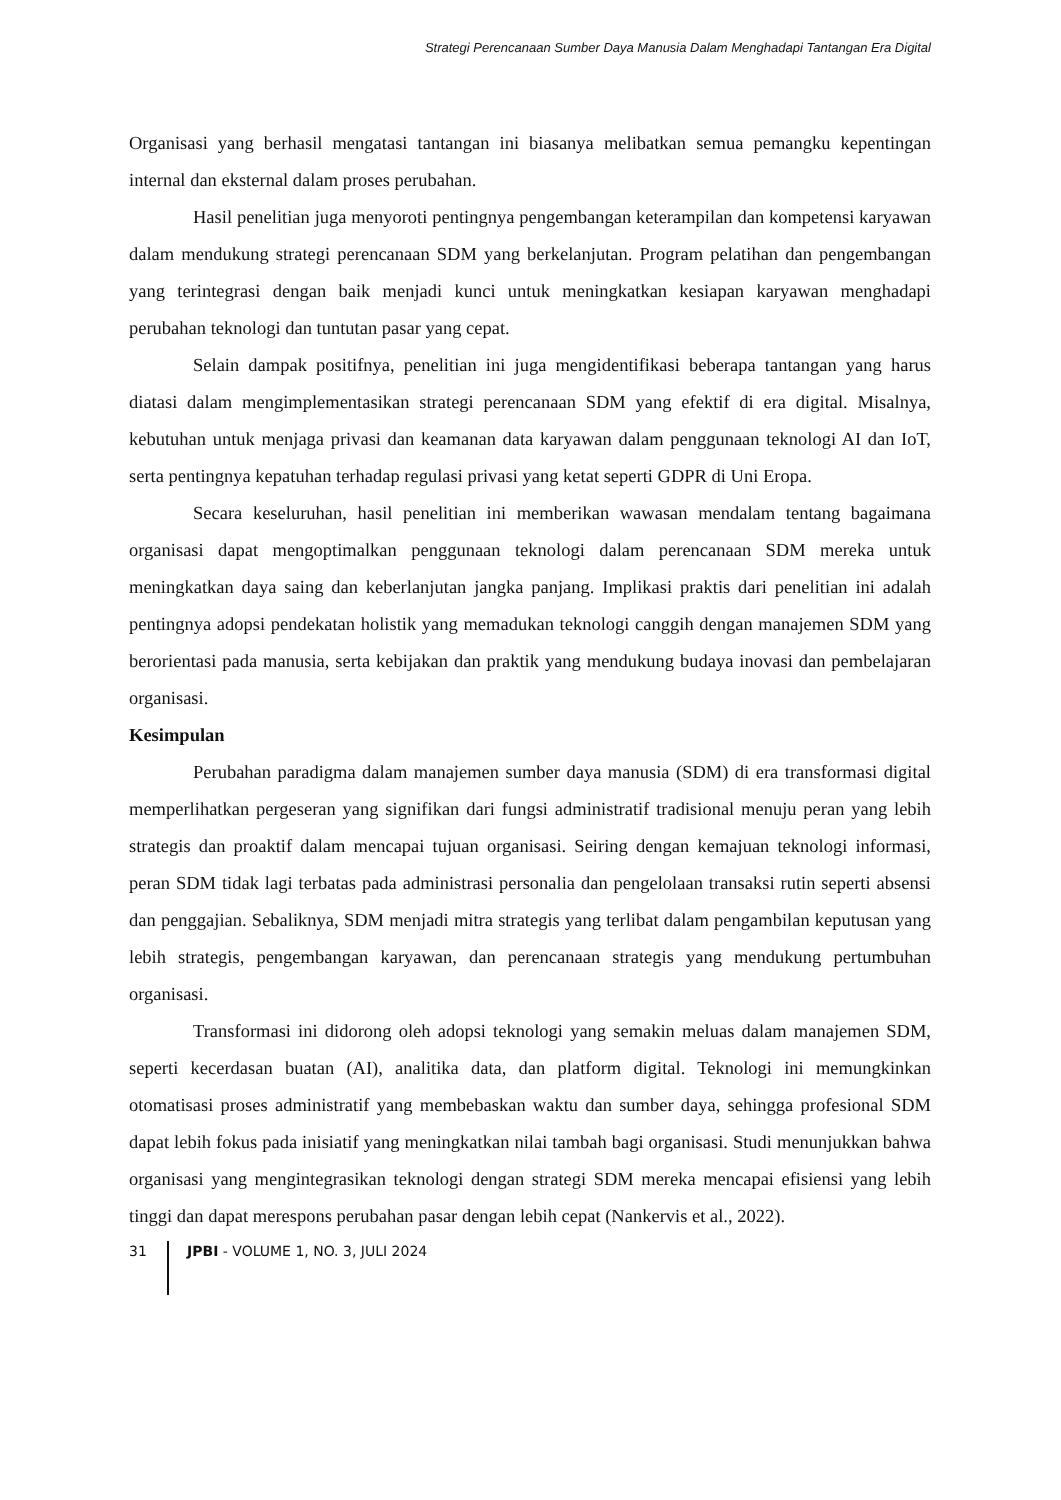Strategi Perencanaan Sumber Daya Manusia Dalam Menghadapi Tantangan Era Digital
Organisasi yang berhasil mengatasi tantangan ini biasanya melibatkan semua pemangku kepentingan internal dan eksternal dalam proses perubahan.
Hasil penelitian juga menyoroti pentingnya pengembangan keterampilan dan kompetensi karyawan dalam mendukung strategi perencanaan SDM yang berkelanjutan. Program pelatihan dan pengembangan yang terintegrasi dengan baik menjadi kunci untuk meningkatkan kesiapan karyawan menghadapi perubahan teknologi dan tuntutan pasar yang cepat.
Selain dampak positifnya, penelitian ini juga mengidentifikasi beberapa tantangan yang harus diatasi dalam mengimplementasikan strategi perencanaan SDM yang efektif di era digital. Misalnya, kebutuhan untuk menjaga privasi dan keamanan data karyawan dalam penggunaan teknologi AI dan IoT, serta pentingnya kepatuhan terhadap regulasi privasi yang ketat seperti GDPR di Uni Eropa.
Secara keseluruhan, hasil penelitian ini memberikan wawasan mendalam tentang bagaimana organisasi dapat mengoptimalkan penggunaan teknologi dalam perencanaan SDM mereka untuk meningkatkan daya saing dan keberlanjutan jangka panjang. Implikasi praktis dari penelitian ini adalah pentingnya adopsi pendekatan holistik yang memadukan teknologi canggih dengan manajemen SDM yang berorientasi pada manusia, serta kebijakan dan praktik yang mendukung budaya inovasi dan pembelajaran organisasi.
Kesimpulan
Perubahan paradigma dalam manajemen sumber daya manusia (SDM) di era transformasi digital memperlihatkan pergeseran yang signifikan dari fungsi administratif tradisional menuju peran yang lebih strategis dan proaktif dalam mencapai tujuan organisasi. Seiring dengan kemajuan teknologi informasi, peran SDM tidak lagi terbatas pada administrasi personalia dan pengelolaan transaksi rutin seperti absensi dan penggajian. Sebaliknya, SDM menjadi mitra strategis yang terlibat dalam pengambilan keputusan yang lebih strategis, pengembangan karyawan, dan perencanaan strategis yang mendukung pertumbuhan organisasi.
Transformasi ini didorong oleh adopsi teknologi yang semakin meluas dalam manajemen SDM, seperti kecerdasan buatan (AI), analitika data, dan platform digital. Teknologi ini memungkinkan otomatisasi proses administratif yang membebaskan waktu dan sumber daya, sehingga profesional SDM dapat lebih fokus pada inisiatif yang meningkatkan nilai tambah bagi organisasi. Studi menunjukkan bahwa organisasi yang mengintegrasikan teknologi dengan strategi SDM mereka mencapai efisiensi yang lebih tinggi dan dapat merespons perubahan pasar dengan lebih cepat (Nankervis et al., 2022).
31
JPBI - VOLUME 1, NO. 3, JULI 2024